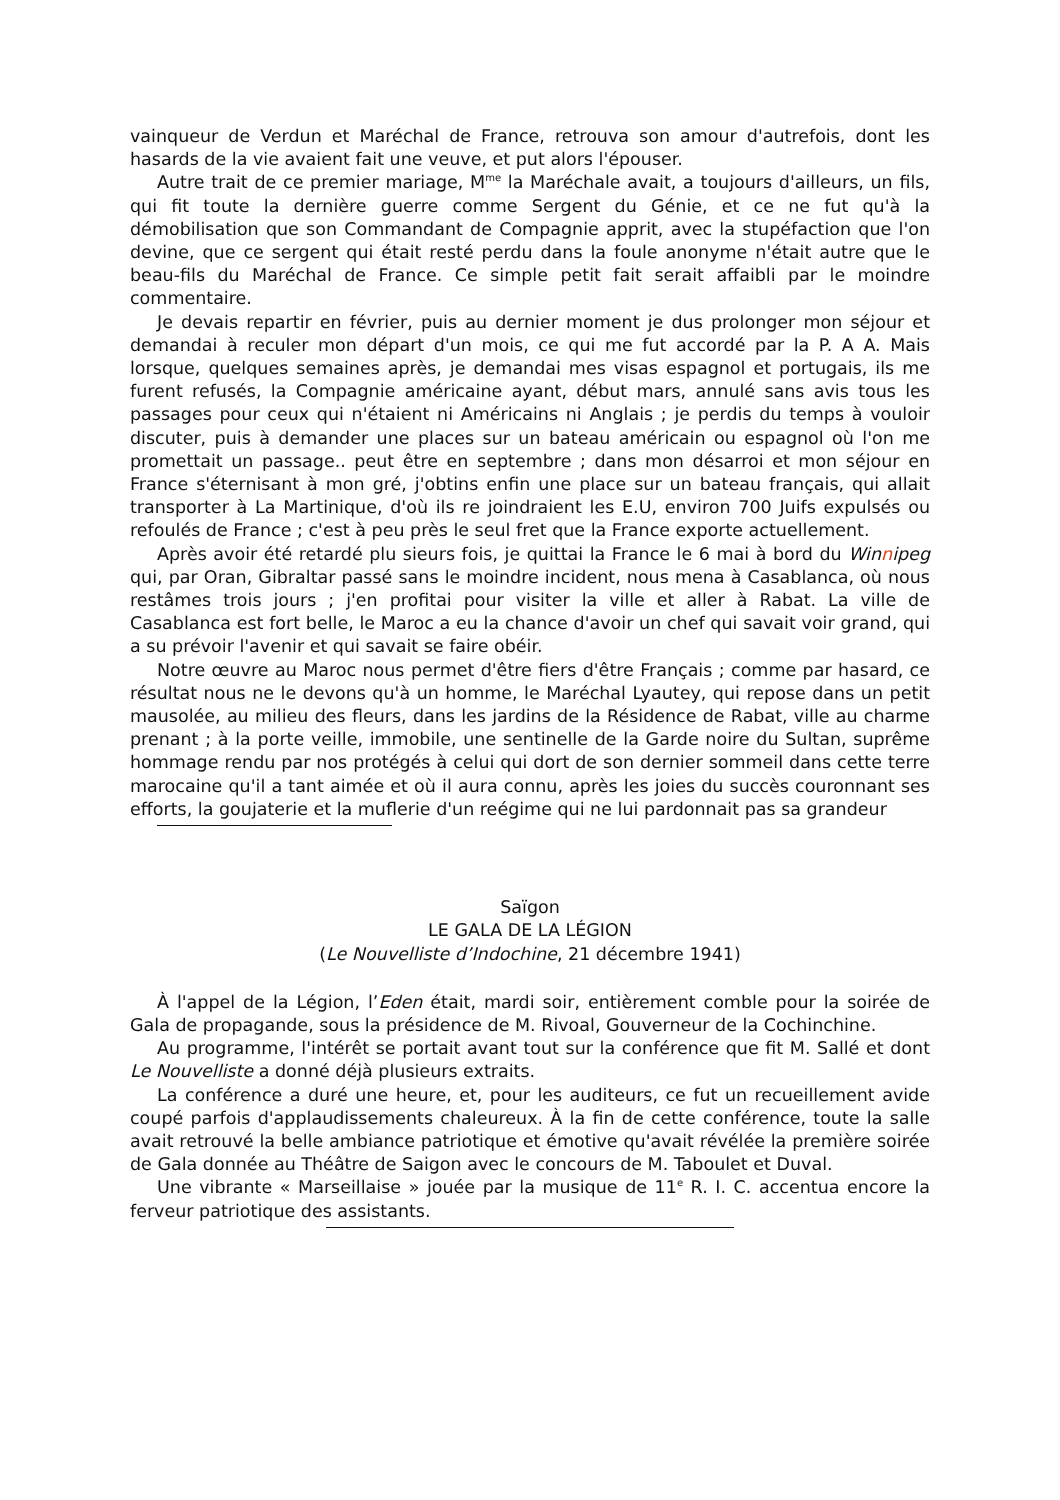vainqueur de Verdun et Maréchal de France, retrouva son amour d'autrefois, dont les hasards de la vie avaient fait une veuve, et put alors l'épouser.
Autre trait de ce premier mariage, M<sup>me</sup> la Maréchale avait, a toujours d'ailleurs, un fils, qui fit toute la dernière guerre comme Sergent du Génie, et ce ne fut qu'à la démobilisation que son Commandant de Compagnie apprit, avec la stupéfaction que l'on devine, que ce sergent qui était resté perdu dans la foule anonyme n'était autre que le beau-fils du Maréchal de France. Ce simple petit fait serait affaibli par le moindre commentaire.
Je devais repartir en février, puis au dernier moment je dus prolonger mon séjour et demandai à reculer mon départ d'un mois, ce qui me fut accordé par la P. A A. Mais lorsque, quelques semaines après, je demandai mes visas espagnol et portugais, ils me furent refusés, la Compagnie américaine ayant, début mars, annulé sans avis tous les passages pour ceux qui n'étaient ni Américains ni Anglais ; je perdis du temps à vouloir discuter, puis à demander une places sur un bateau américain ou espagnol où l'on me promettait un passage.. peut être en septembre ; dans mon désarroi et mon séjour en France s'éternisant à mon gré, j'obtins enfin une place sur un bateau français, qui allait transporter à La Martinique, d'où ils re joindraient les E.U, environ 700 Juifs expulsés ou refoulés de France ; c'est à peu près le seul fret que la France exporte actuellement.
Après avoir été retardé plu sieurs fois, je quittai la France le 6 mai à bord du Winnipeg qui, par Oran, Gibraltar passé sans le moindre incident, nous mena à Casablanca, où nous restâmes trois jours ; j'en profitai pour visiter la ville et aller à Rabat. La ville de Casablanca est fort belle, le Maroc a eu la chance d'avoir un chef qui savait voir grand, qui a su prévoir l'avenir et qui savait se faire obéir.
Notre œuvre au Maroc nous permet d'être fiers d'être Français ; comme par hasard, ce résultat nous ne le devons qu'à un homme, le Maréchal Lyautey, qui repose dans un petit mausolée, au milieu des fleurs, dans les jardins de la Résidence de Rabat, ville au charme prenant ; à la porte veille, immobile, une sentinelle de la Garde noire du Sultan, suprême hommage rendu par nos protégés à celui qui dort de son dernier sommeil dans cette terre marocaine qu'il a tant aimée et où il aura connu, après les joies du succès couronnant ses efforts, la goujaterie et la muflerie d'un reégime qui ne lui pardonnait pas sa grandeur
Saïgon
LE GALA DE LA LÉGION
(Le Nouvelliste d’Indochine, 21 décembre 1941)
À l'appel de la Légion, l’Eden était, mardi soir, entièrement comble pour la soirée de Gala de propagande, sous la présidence de M. Rivoal, Gouverneur de la Cochinchine.
Au programme, l'intérêt se portait avant tout sur la conférence que fit M. Sallé et dont Le Nouvelliste a donné déjà plusieurs extraits.
La conférence a duré une heure, et, pour les auditeurs, ce fut un recueillement avide coupé parfois d'applaudissements chaleureux. À la fin de cette conférence, toute la salle avait retrouvé la belle ambiance patriotique et émotive qu'avait révélée la première soirée de Gala donnée au Théâtre de Saigon avec le concours de M. Taboulet et Duval.
Une vibrante « Marseillaise » jouée par la musique de 11<sup>e</sup> R. I. C. accentua encore la ferveur patriotique des assistants.